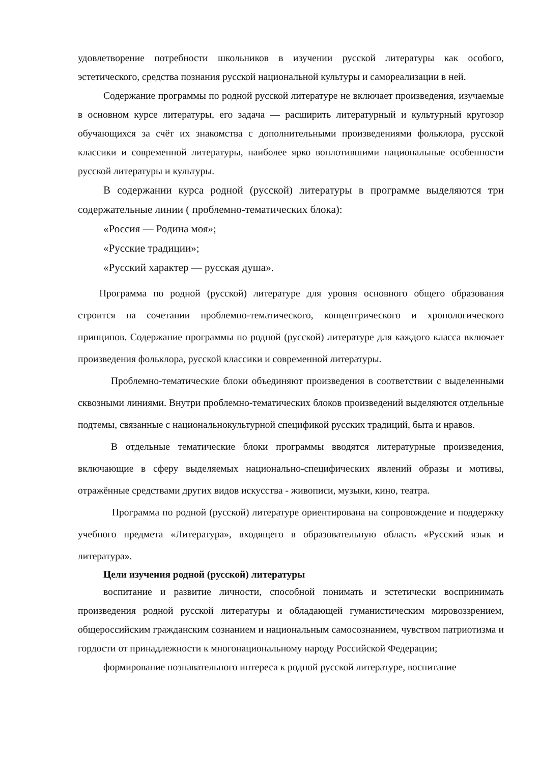удовлетворение потребности школьников в изучении русской литературы как особого, эстетического, средства познания русской национальной культуры и самореализации в ней.
Содержание программы по родной русской литературе не включает произведения, изучаемые в основном курсе литературы, его задача — расширить литературный и культурный кругозор обучающихся за счёт их знакомства с дополнительными произведениями фольклора, русской классики и современной литературы, наиболее ярко воплотившими национальные особенности русской литературы и культуры.
В содержании курса родной (русской) литературы в программе выделяются три содержательные линии ( проблемно-тематических блока):
«Россия — Родина моя»;
«Русские традиции»;
«Русский характер — русская душа».
Программа по родной (русской) литературе для уровня основного общего образования строится на сочетании проблемно-тематического, концентрического и хронологического принципов. Содержание программы по родной (русской) литературе для каждого класса включает произведения фольклора, русской классики и современной литературы.
Проблемно-тематические блоки объединяют произведения в соответствии с выделенными сквозными линиями. Внутри проблемно-тематических блоков произведений выделяются отдельные подтемы, связанные с национальнокультурной спецификой русских традиций, быта и нравов.
В отдельные тематические блоки программы вводятся литературные произведения, включающие в сферу выделяемых национально-специфических явлений образы и мотивы, отражённые средствами других видов искусства - живописи, музыки, кино, театра.
Программа по родной (русской) литературе ориентирована на сопровождение и поддержку учебного предмета «Литература», входящего в образовательную область «Русский язык и литература».
Цели изучения родной (русской) литературы
воспитание и развитие личности, способной понимать и эстетически воспринимать произведения родной русской литературы и обладающей гуманистическим мировоззрением, общероссийским гражданским сознанием и национальным самосознанием, чувством патриотизма и гордости от принадлежности к многонациональному народу Российской Федерации;
формирование познавательного интереса к родной русской литературе, воспитание